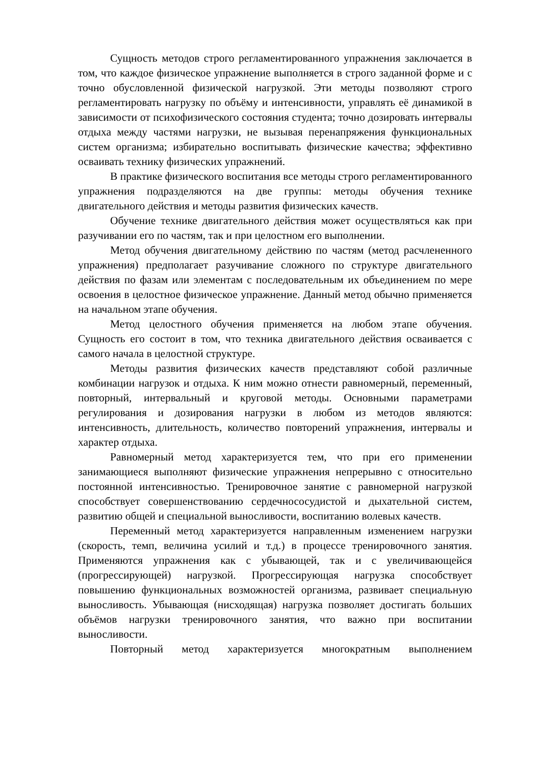Сущность методов строго регламентированного упражнения заключается в том, что каждое физическое упражнение выполняется в строго заданной форме и с точно обусловленной физической нагрузкой. Эти методы позволяют строго регламентировать нагрузку по объёму и интенсивности, управлять её динамикой в зависимости от психофизического состояния студента; точно дозировать интервалы отдыха между частями нагрузки, не вызывая перенапряжения функциональных систем организма; избирательно воспитывать физические качества; эффективно осваивать технику физических упражнений.
В практике физического воспитания все методы строго регламентированного упражнения подразделяются на две группы: методы обучения технике двигательного действия и методы развития физических качеств.
Обучение технике двигательного действия может осуществляться как при разучивании его по частям, так и при целостном его выполнении.
Метод обучения двигательному действию по частям (метод расчлененного упражнения) предполагает разучивание сложного по структуре двигательного действия по фазам или элементам с последовательным их объединением по мере освоения в целостное физическое упражнение. Данный метод обычно применяется на начальном этапе обучения.
Метод целостного обучения применяется на любом этапе обучения. Сущность его состоит в том, что техника двигательного действия осваивается с самого начала в целостной структуре.
Методы развития физических качеств представляют собой различные комбинации нагрузок и отдыха. К ним можно отнести равномерный, переменный, повторный, интервальный и круговой методы. Основными параметрами регулирования и дозирования нагрузки в любом из методов являются: интенсивность, длительность, количество повторений упражнения, интервалы и характер отдыха.
Равномерный метод характеризуется тем, что при его применении занимающиеся выполняют физические упражнения непрерывно с относительно постоянной интенсивностью. Тренировочное занятие с равномерной нагрузкой способствует совершенствованию сердечнососудистой и дыхательной систем, развитию общей и специальной выносливости, воспитанию волевых качеств.
Переменный метод характеризуется направленным изменением нагрузки (скорость, темп, величина усилий и т.д.) в процессе тренировочного занятия. Применяются упражнения как с убывающей, так и с увеличивающейся (прогрессирующей) нагрузкой. Прогрессирующая нагрузка способствует повышению функциональных возможностей организма, развивает специальную выносливость. Убывающая (нисходящая) нагрузка позволяет достигать больших объёмов нагрузки тренировочного занятия, что важно при воспитании выносливости.
Повторный метод характеризуется многократным выполнением